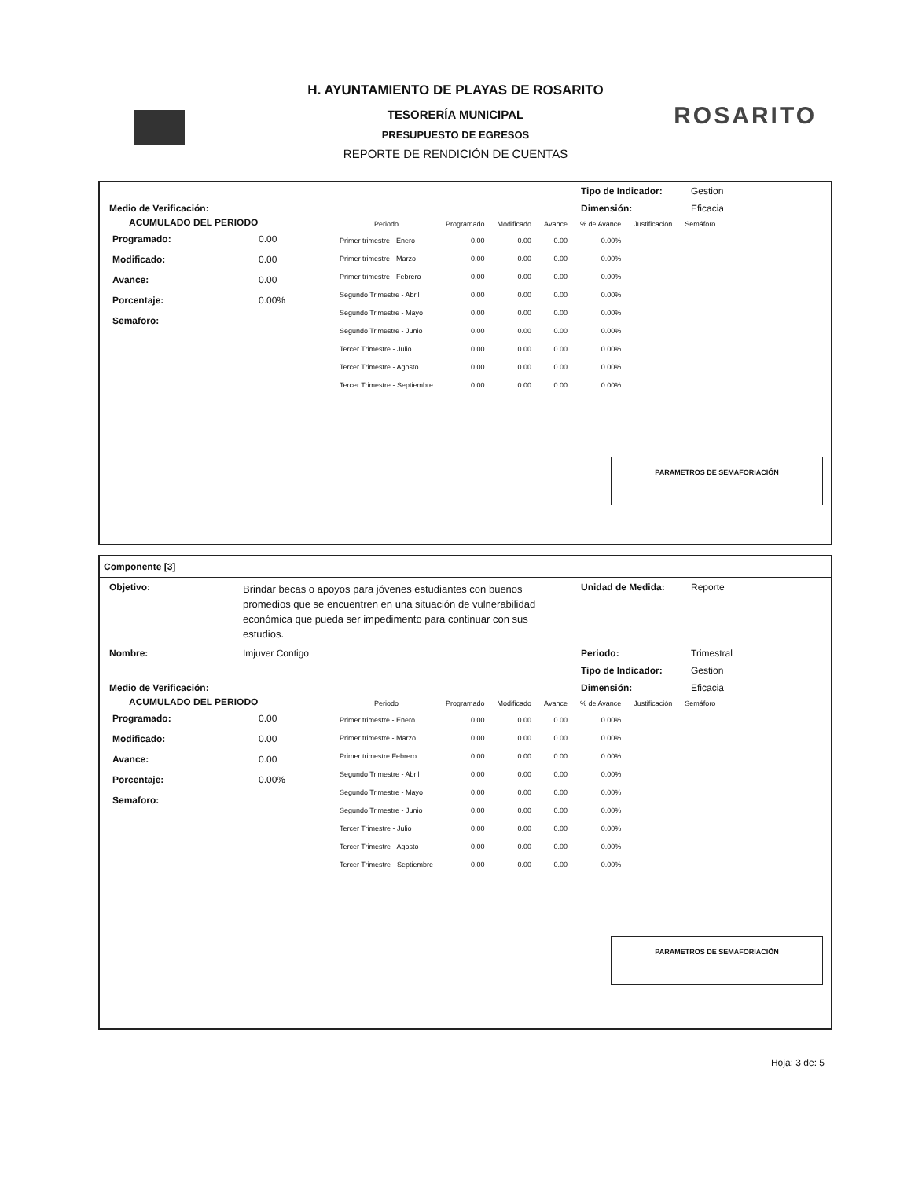H. AYUNTAMIENTO DE PLAYAS DE ROSARITO
TESORERÍA MUNICIPAL
PRESUPUESTO DE EGRESOS
REPORTE DE RENDICIÓN DE CUENTAS
ROSARITO
Tipo de Indicador: Gestion
Medio de Verificación: Dimensión: Eficacia
ACUMULADO DEL PERIODO
| Programado: | 0.00 |
| Modificado: | 0.00 |
| Avance: | 0.00 |
| Porcentaje: | 0.00% |
| Semaforo: | |
| Periodo | Programado | Modificado | Avance | % de Avance | Justificación | Semáforo |
| --- | --- | --- | --- | --- | --- | --- |
| Primer trimestre - Enero | 0.00 | 0.00 | 0.00 | 0.00% | | |
| Primer trimestre - Marzo | 0.00 | 0.00 | 0.00 | 0.00% | | |
| Primer trimestre - Febrero | 0.00 | 0.00 | 0.00 | 0.00% | | |
| Segundo Trimestre - Abril | 0.00 | 0.00 | 0.00 | 0.00% | | |
| Segundo Trimestre - Mayo | 0.00 | 0.00 | 0.00 | 0.00% | | |
| Segundo Trimestre - Junio | 0.00 | 0.00 | 0.00 | 0.00% | | |
| Tercer Trimestre - Julio | 0.00 | 0.00 | 0.00 | 0.00% | | |
| Tercer Trimestre - Agosto | 0.00 | 0.00 | 0.00 | 0.00% | | |
| Tercer Trimestre - Septiembre | 0.00 | 0.00 | 0.00 | 0.00% | | |
PARAMETROS DE SEMAFORIACIÓN
Componente [3]
Objetivo: Brindar becas o apoyos para jóvenes estudiantes con buenos promedios que se encuentren en una situación de vulnerabilidad económica que pueda ser impedimento para continuar con sus estudios. Unidad de Medida: Reporte
Nombre: Imjuver Contigo Periodo: Trimestral
Tipo de Indicador: Gestion
Medio de Verificación: Dimensión: Eficacia
ACUMULADO DEL PERIODO
| Programado: | 0.00 |
| Modificado: | 0.00 |
| Avance: | 0.00 |
| Porcentaje: | 0.00% |
| Semaforo: | |
| Periodo | Programado | Modificado | Avance | % de Avance | Justificación | Semáforo |
| --- | --- | --- | --- | --- | --- | --- |
| Primer trimestre - Enero | 0.00 | 0.00 | 0.00 | 0.00% | | |
| Primer trimestre - Marzo | 0.00 | 0.00 | 0.00 | 0.00% | | |
| Primer trimestre Febrero | 0.00 | 0.00 | 0.00 | 0.00% | | |
| Segundo Trimestre - Abril | 0.00 | 0.00 | 0.00 | 0.00% | | |
| Segundo Trimestre - Mayo | 0.00 | 0.00 | 0.00 | 0.00% | | |
| Segundo Trimestre - Junio | 0.00 | 0.00 | 0.00 | 0.00% | | |
| Tercer Trimestre - Julio | 0.00 | 0.00 | 0.00 | 0.00% | | |
| Tercer Trimestre - Agosto | 0.00 | 0.00 | 0.00 | 0.00% | | |
| Tercer Trimestre - Septiembre | 0.00 | 0.00 | 0.00 | 0.00% | | |
PARAMETROS DE SEMAFORIACIÓN
Hoja: 3 de: 5